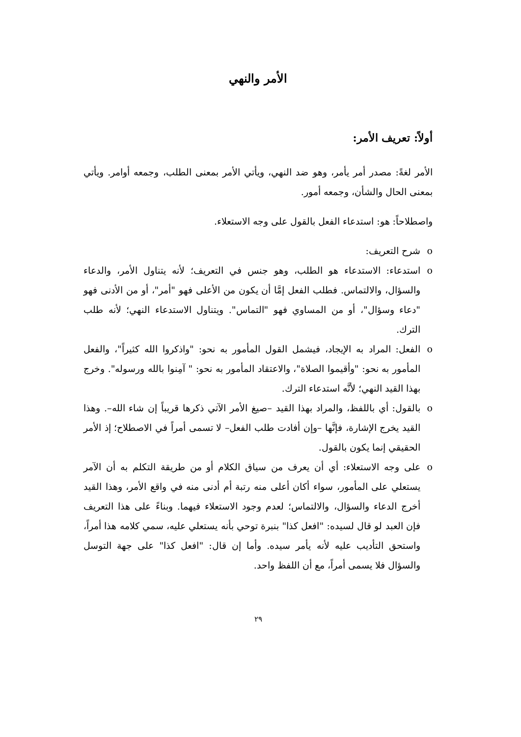الأمر والنهي
أولاً: تعريف الأمر:
الأمر لغةً: مصدر أمر يأمر، وهو ضد النهي، ويأتي الأمر بمعنى الطلب، وجمعه أوامر. ويأتي بمعنى الحال والشأن، وجمعه أمور.
واصطلاحاً: هو: استدعاء الفعل بالقول على وجه الاستعلاء.
o شرح التعريف:
o استدعاء: الاستدعاء هو الطلب، وهو جنس في التعريف؛ لأنه يتناول الأمر، والدعاء والسؤال، والالتماس. فطلب الفعل إمَّا أن يكون من الأعلى فهو "أمر"، أو من الأدنى فهو "دعاء وسؤال"، أو من المساوي فهو "التماس". ويتناول الاستدعاء النهي؛ لأنه طلب الترك.
o الفعل: المراد به الإيجاد، فيشمل القول المأمور به نحو: "واذكروا الله كثيراً"، والفعل المأمور به نحو: "وأقيموا الصلاة"، والاعتقاد المأمور به نحو: " آمِنوا بالله ورسوله". وخرج بهذا القيد النهي؛ لأنَّه استدعاء الترك.
o بالقول: أي باللفظ، والمراد بهذا القيد –صيغ الأمر الآتي ذكرها قريباً إن شاء الله–. وهذا القيد يخرج الإشارة، فإنَّها –وإن أفادت طلب الفعل– لا تسمى أمراً في الاصطلاح؛ إذ الأمر الحقيقي إنما يكون بالقول.
o على وجه الاستعلاء: أي أن يعرف من سياق الكلام أو من طريقة التكلم به أن الآمر يستعلي على المأمور، سواء أكان أعلى منه رتبة أم أدنى منه في واقع الأمر، وهذا القيد أخرج الدعاء والسؤال، والالتماس؛ لعدم وجود الاستعلاء فيهما. وبناءً على هذا التعريف فإن العبد لو قال لسيده: "افعل كذا" بنبرة توحي بأنه يستعلي عليه، سمي كلامه هذا أمراً، واستحق التأديب عليه لأنه يأمر سيده. وأما إن قال: "افعل كذا" على جهة التوسل والسؤال فلا يسمى أمراً، مع أن اللفظ واحد.
٢٩